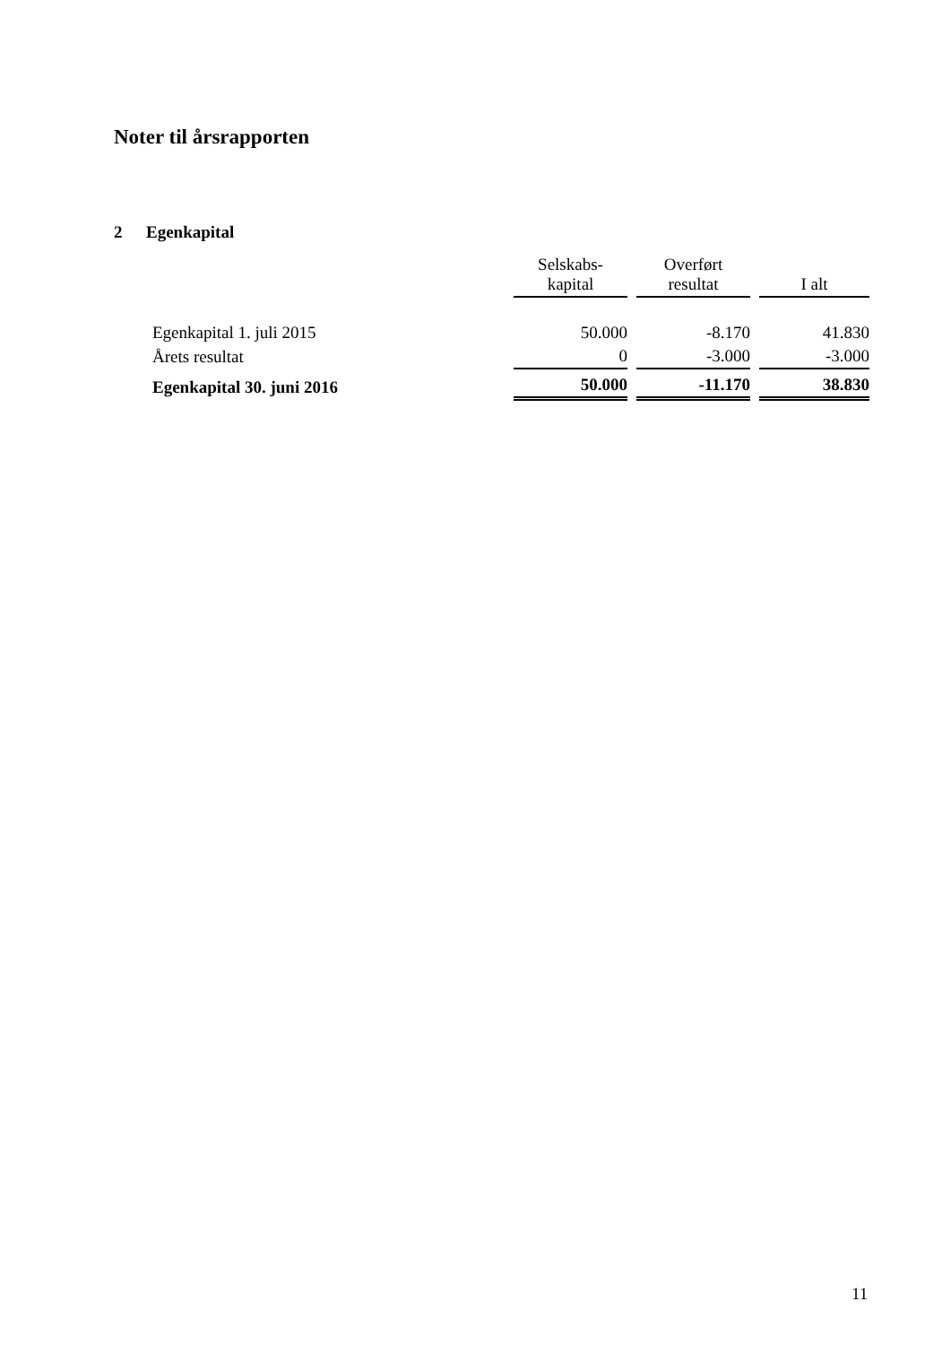Noter til årsrapporten
2 Egenkapital
| | Selskabs- kapital | Overført resultat | I alt |
| --- | --- | --- | --- |
| Egenkapital 1. juli 2015 | 50.000 | -8.170 | 41.830 |
| Årets resultat | 0 | -3.000 | -3.000 |
| Egenkapital 30. juni 2016 | 50.000 | -11.170 | 38.830 |
11